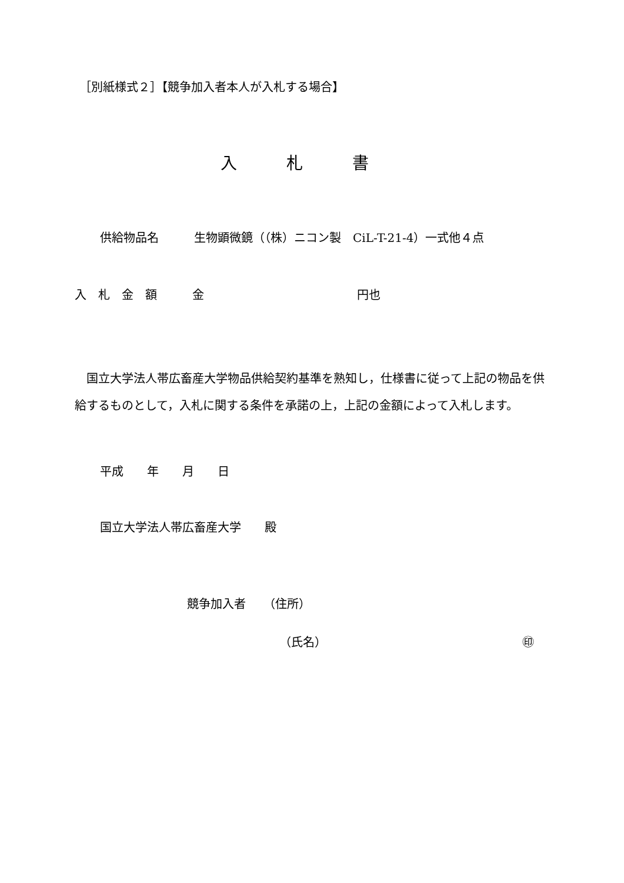［別紙様式２］【競争加入者本人が入札する場合】
入　　　札　　　書
供給物品名　　　生物顕微鏡（（株）ニコン製　CiL-T-21-4）一式他４点
入　札　金　額　　　金　　　　　　　　　　　　　円也
　国立大学法人帯広畜産大学物品供給契約基準を熟知し，仕様書に従って上記の物品を供給するものとして，入札に関する条件を承諾の上，上記の金額によって入札します。
平成　　年　　月　　日
国立大学法人帯広畜産大学　　殿
競争加入者　　（住所）
（氏名）
㊞